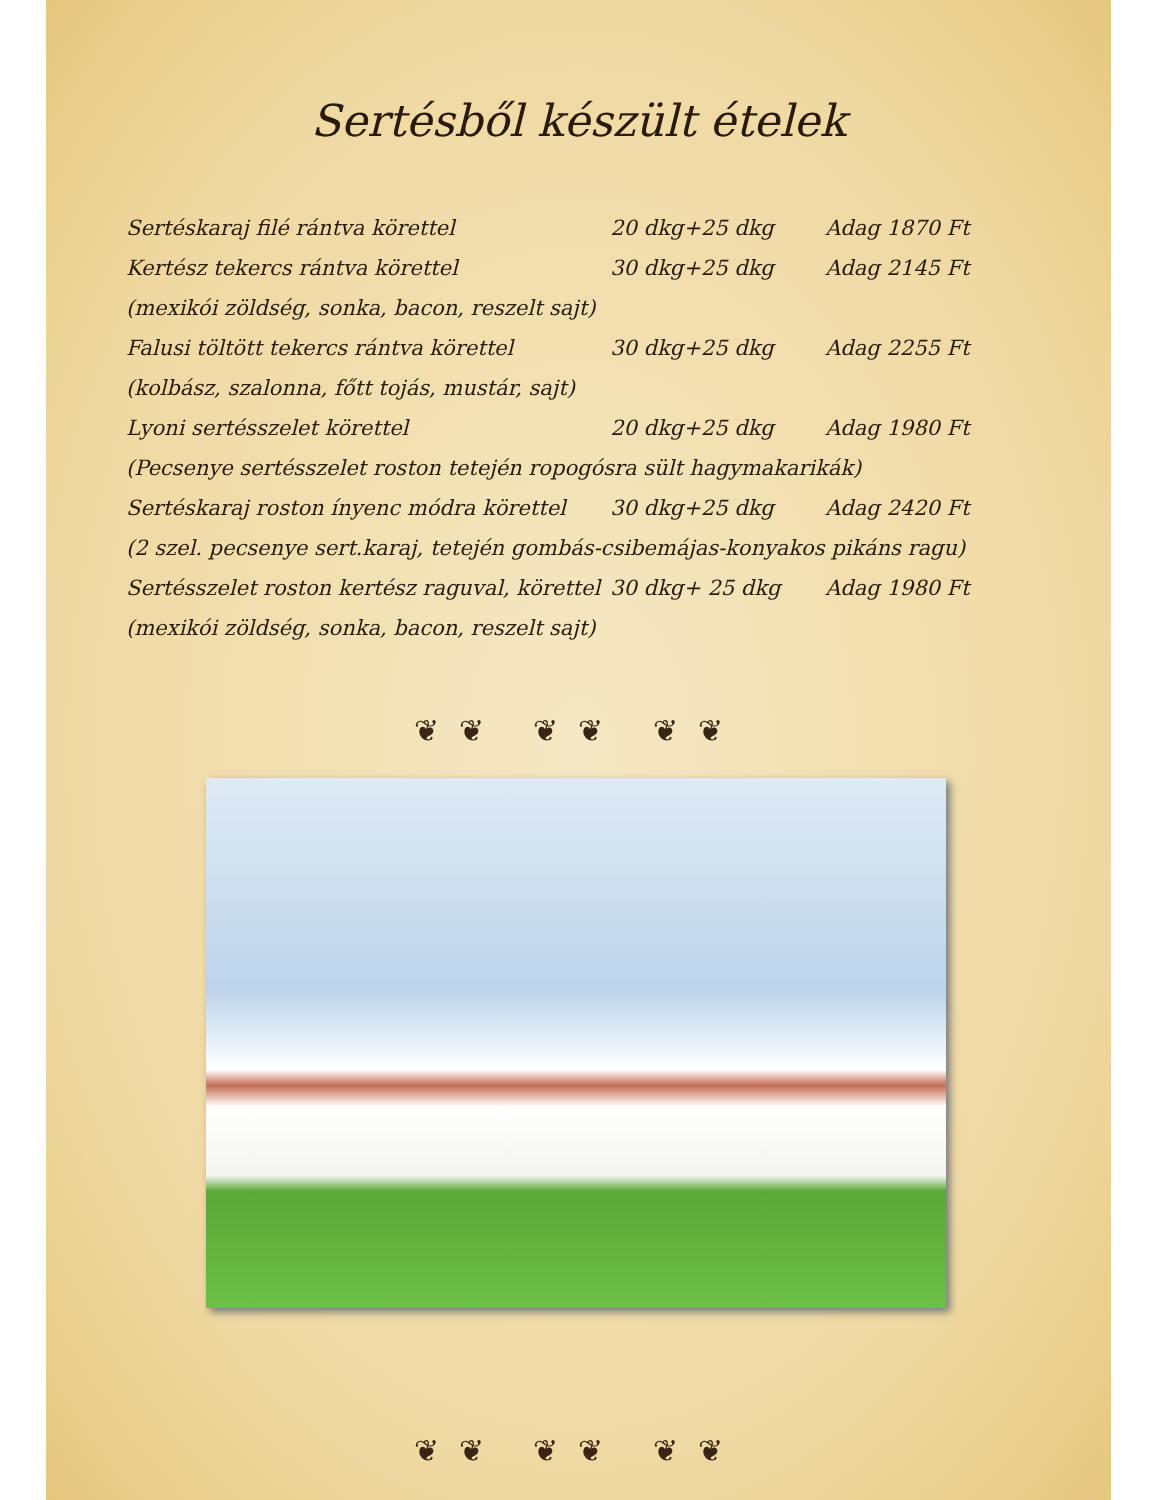Sertésből készült ételek
| Sertéskaraj filé rántva körettel | 20 dkg+25 dkg | Adag 1870 Ft |
| Kertész tekercs rántva körettel | 30 dkg+25 dkg | Adag 2145 Ft |
| (mexikói zöldség, sonka, bacon, reszelt sajt) | | |
| Falusi töltött tekercs rántva körettel | 30 dkg+25 dkg | Adag 2255 Ft |
| (kolbász, szalonna, főtt tojás, mustár, sajt) | | |
| Lyoni sertésszelet körettel | 20 dkg+25 dkg | Adag 1980 Ft |
| (Pecsenye sertésszelet roston tetején ropogósra sült hagymakarikák) | | |
| Sertéskaraj roston ínyenc módra körettel | 30 dkg+25 dkg | Adag 2420 Ft |
| (2 szel. pecsenye sert.karaj, tetején gombás-csibemájas-konyakos pikáns ragu) | | |
| Sertésszelet roston kertész raguval, körettel | 30 dkg+ 25 dkg | Adag 1980 Ft |
| (mexikói zöldség, sonka, bacon, reszelt sajt) | | |
❦❦ ❦❦ ❦❦
❦❦ ❦❦ ❦❦